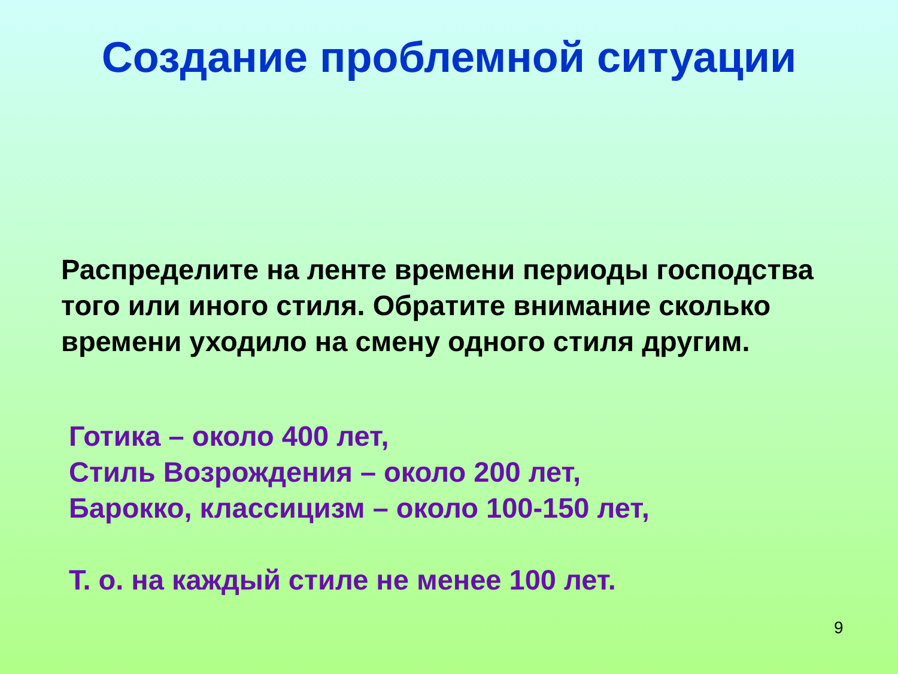Создание проблемной ситуации
Распределите на ленте времени периоды господства того или иного стиля. Обратите внимание сколько времени уходило на смену одного стиля другим.
Готика – около 400 лет,
Стиль Возрождения – около 200 лет,
Барокко, классицизм – около 100-150 лет,
Т. о. на каждый стиле не менее 100 лет.
9